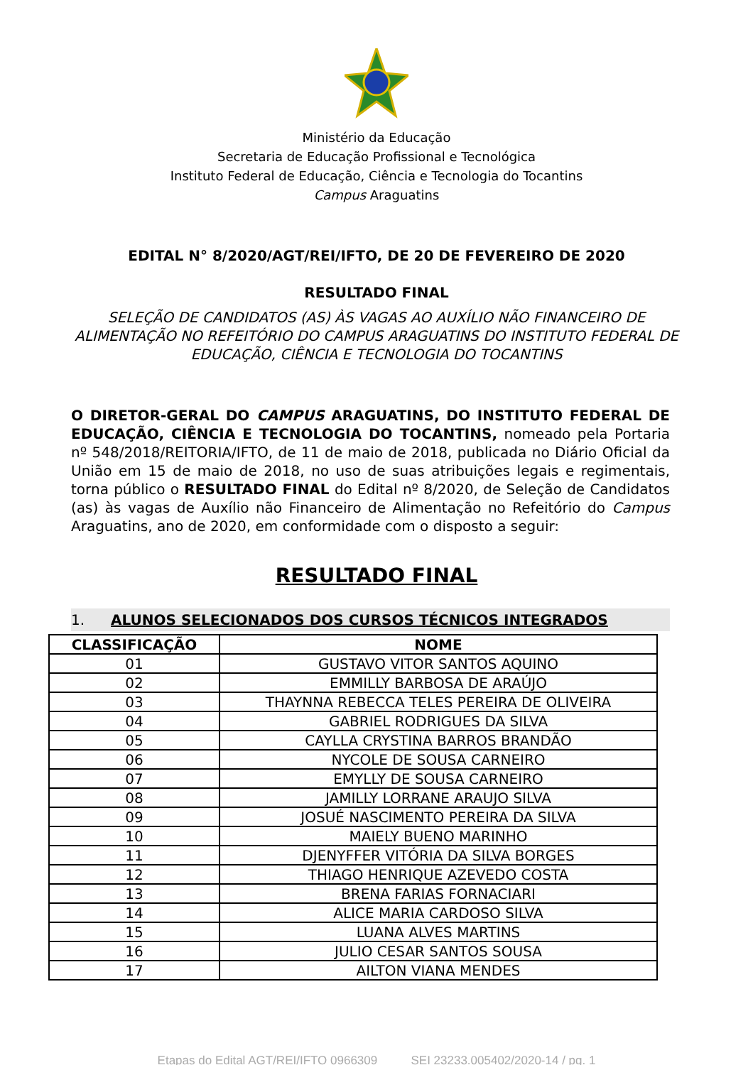Ministério da Educação
Secretaria de Educação Profissional e Tecnológica
Instituto Federal de Educação, Ciência e Tecnologia do Tocantins
Campus Araguatins
EDITAL N° 8/2020/AGT/REI/IFTO, DE 20 DE FEVEREIRO DE 2020
RESULTADO FINAL
SELEÇÃO DE CANDIDATOS (AS) ÀS VAGAS AO AUXÍLIO NÃO FINANCEIRO DE ALIMENTAÇÃO NO REFEITÓRIO DO CAMPUS ARAGUATINS DO INSTITUTO FEDERAL DE EDUCAÇÃO, CIÊNCIA E TECNOLOGIA DO TOCANTINS
O DIRETOR-GERAL DO CAMPUS ARAGUATINS, DO INSTITUTO FEDERAL DE EDUCAÇÃO, CIÊNCIA E TECNOLOGIA DO TOCANTINS, nomeado pela Portaria nº 548/2018/REITORIA/IFTO, de 11 de maio de 2018, publicada no Diário Oficial da União em 15 de maio de 2018, no uso de suas atribuições legais e regimentais, torna público o RESULTADO FINAL do Edital nº 8/2020, de Seleção de Candidatos (as) às vagas de Auxílio não Financeiro de Alimentação no Refeitório do Campus Araguatins, ano de 2020, em conformidade com o disposto a seguir:
RESULTADO FINAL
1. ALUNOS SELECIONADOS DOS CURSOS TÉCNICOS INTEGRADOS
| CLASSIFICAÇÃO | NOME |
| --- | --- |
| 01 | GUSTAVO VITOR SANTOS AQUINO |
| 02 | EMMILLY BARBOSA DE ARAÚJO |
| 03 | THAYNNA REBECCA TELES PEREIRA DE OLIVEIRA |
| 04 | GABRIEL RODRIGUES DA SILVA |
| 05 | CAYLLA CRYSTINA BARROS BRANDÃO |
| 06 | NYCOLE DE SOUSA CARNEIRO |
| 07 | EMYLLY DE SOUSA CARNEIRO |
| 08 | JAMILLY LORRANE ARAUJO SILVA |
| 09 | JOSUÉ NASCIMENTO PEREIRA DA SILVA |
| 10 | MAIELY BUENO MARINHO |
| 11 | DJENYFFER VITÓRIA DA SILVA BORGES |
| 12 | THIAGO HENRIQUE AZEVEDO COSTA |
| 13 | BRENA FARIAS FORNACIARI |
| 14 | ALICE MARIA CARDOSO SILVA |
| 15 | LUANA ALVES MARTINS |
| 16 | JULIO CESAR SANTOS SOUSA |
| 17 | AILTON VIANA MENDES |
Etapas do Edital AGT/REI/IFTO 0966309 SEI 23233.005402/2020-14 / pg. 1